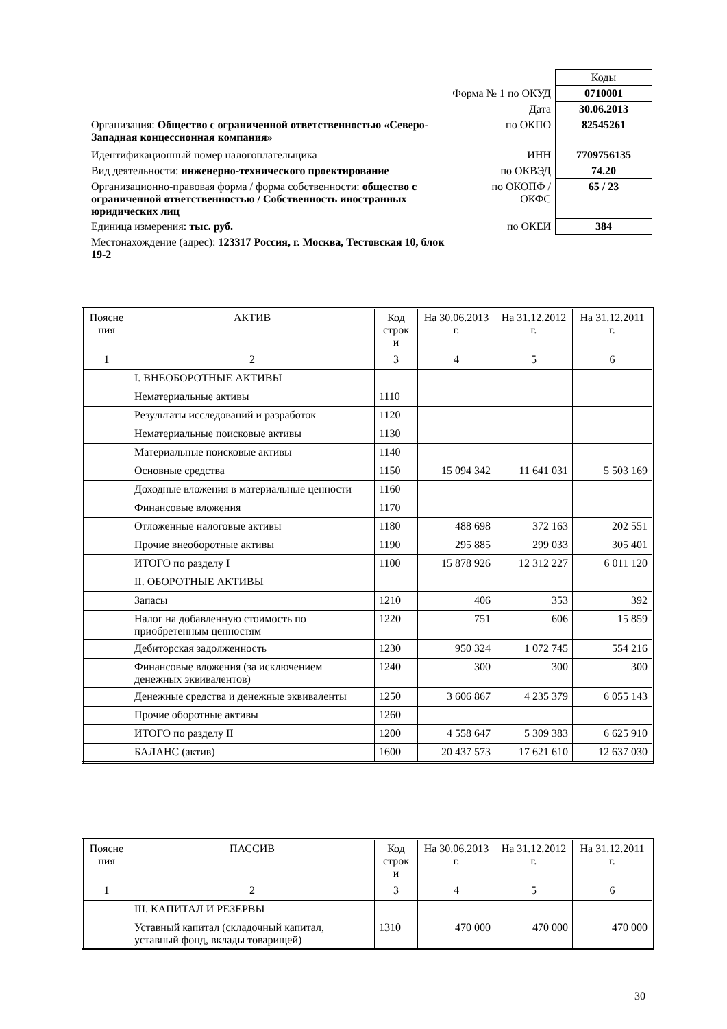| | | Коды |
| Форма № 1 по ОКУД | | 0710001 |
| | Дата | 30.06.2013 |
| Организация: Общество с ограниченной ответственностью «Северо-Западная концессионная компания» | по ОКПО | 82545261 |
| Идентификационный номер налогоплательщика | ИНН | 7709756135 |
| Вид деятельности: инженерно-технического проектирование | по ОКВЭД | 74.20 |
| Организационно-правовая форма / форма собственности: общество с ограниченной ответственностью / Собственность иностранных юридических лиц | по ОКОПФ / ОКФС | 65 / 23 |
| Единица измерения: тыс. руб. | по ОКЕИ | 384 |
| Местонахождение (адрес): 123317 Россия, г. Москва, Тестовская 10, блок 19-2 | | |
| Поясне ния | АКТИВ | Код строк и | На 30.06.2013 г. | На 31.12.2012 г. | На 31.12.2011 г. |
| 1 | 2 | 3 | 4 | 5 | 6 |
| | I. ВНЕОБОРОТНЫЕ АКТИВЫ | | | | |
| | Нематериальные активы | 1110 | | | |
| | Результаты исследований и разработок | 1120 | | | |
| | Нематериальные поисковые активы | 1130 | | | |
| | Материальные поисковые активы | 1140 | | | |
| | Основные средства | 1150 | 15 094 342 | 11 641 031 | 5 503 169 |
| | Доходные вложения в материальные ценности | 1160 | | | |
| | Финансовые вложения | 1170 | | | |
| | Отложенные налоговые активы | 1180 | 488 698 | 372 163 | 202 551 |
| | Прочие внеоборотные активы | 1190 | 295 885 | 299 033 | 305 401 |
| | ИТОГО по разделу I | 1100 | 15 878 926 | 12 312 227 | 6 011 120 |
| | II. ОБОРОТНЫЕ АКТИВЫ | | | | |
| | Запасы | 1210 | 406 | 353 | 392 |
| | Налог на добавленную стоимость по приобретенным ценностям | 1220 | 751 | 606 | 15 859 |
| | Дебиторская задолженность | 1230 | 950 324 | 1 072 745 | 554 216 |
| | Финансовые вложения (за исключением денежных эквивалентов) | 1240 | 300 | 300 | 300 |
| | Денежные средства и денежные эквиваленты | 1250 | 3 606 867 | 4 235 379 | 6 055 143 |
| | Прочие оборотные активы | 1260 | | | |
| | ИТОГО по разделу II | 1200 | 4 558 647 | 5 309 383 | 6 625 910 |
| | БАЛАНС (актив) | 1600 | 20 437 573 | 17 621 610 | 12 637 030 |
| Поясне ния | ПАССИВ | Код строк и | На 30.06.2013 г. | На 31.12.2012 г. | На 31.12.2011 г. |
| 1 | 2 | 3 | 4 | 5 | 6 |
| | III. КАПИТАЛ И РЕЗЕРВЫ | | | | |
| | Уставный капитал (складочный капитал, уставный фонд, вклады товарищей) | 1310 | 470 000 | 470 000 | 470 000 |
30